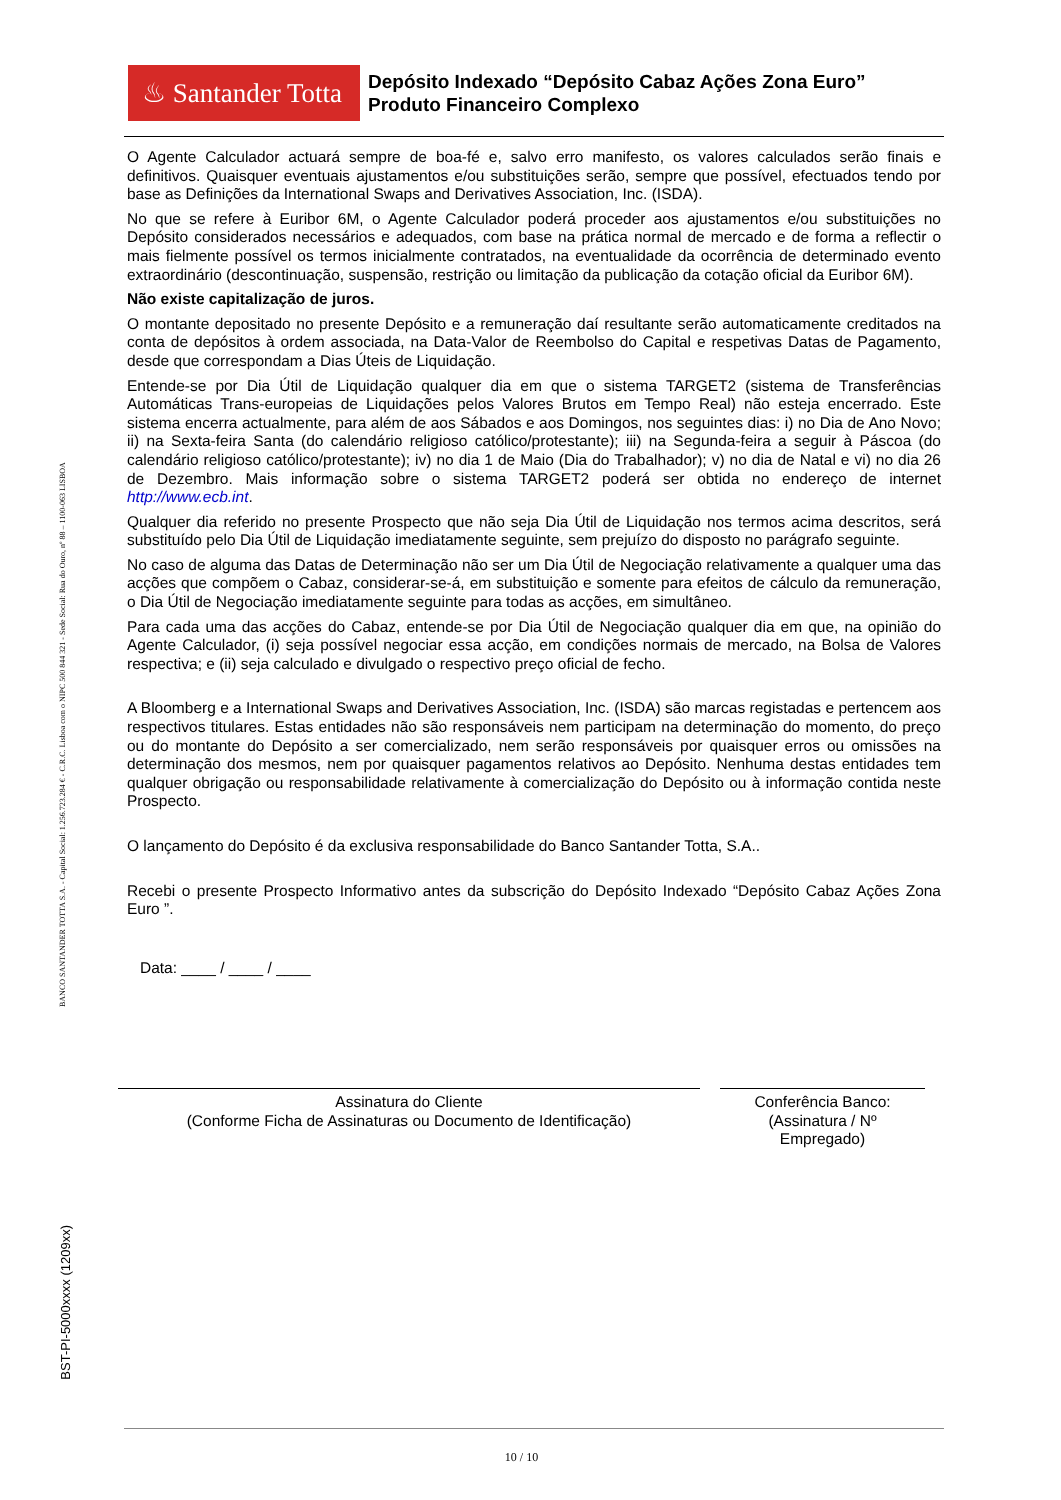♨ Santander Totta
Depósito Indexado “Depósito Cabaz Ações Zona Euro”
Produto Financeiro Complexo
BANCO SANTANDER TOTTA S.A. - Capital Social: 1.256.723.284 € - C.R.C. Lisboa com o NIPC 500 844 321 - Sede Social: Rua do Ouro, nº 88 – 1100-063 LISBOA
BST-PI-5000xxxx (1209xx)
O Agente Calculador actuará sempre de boa-fé e, salvo erro manifesto, os valores calculados serão finais e definitivos. Quaisquer eventuais ajustamentos e/ou substituições serão, sempre que possível, efectuados tendo por base as Definições da International Swaps and Derivatives Association, Inc. (ISDA).
No que se refere à Euribor 6M, o Agente Calculador poderá proceder aos ajustamentos e/ou substituições no Depósito considerados necessários e adequados, com base na prática normal de mercado e de forma a reflectir o mais fielmente possível os termos inicialmente contratados, na eventualidade da ocorrência de determinado evento extraordinário (descontinuação, suspensão, restrição ou limitação da publicação da cotação oficial da Euribor 6M).
Não existe capitalização de juros.
O montante depositado no presente Depósito e a remuneração daí resultante serão automaticamente creditados na conta de depósitos à ordem associada, na Data-Valor de Reembolso do Capital e respetivas Datas de Pagamento, desde que correspondam a Dias Úteis de Liquidação.
Entende-se por Dia Útil de Liquidação qualquer dia em que o sistema TARGET2 (sistema de Transferências Automáticas Trans-europeias de Liquidações pelos Valores Brutos em Tempo Real) não esteja encerrado. Este sistema encerra actualmente, para além de aos Sábados e aos Domingos, nos seguintes dias: i) no Dia de Ano Novo; ii) na Sexta-feira Santa (do calendário religioso católico/protestante); iii) na Segunda-feira a seguir à Páscoa (do calendário religioso católico/protestante); iv) no dia 1 de Maio (Dia do Trabalhador); v) no dia de Natal e vi) no dia 26 de Dezembro. Mais informação sobre o sistema TARGET2 poderá ser obtida no endereço de internet http://www.ecb.int.
Qualquer dia referido no presente Prospecto que não seja Dia Útil de Liquidação nos termos acima descritos, será substituído pelo Dia Útil de Liquidação imediatamente seguinte, sem prejuízo do disposto no parágrafo seguinte.
No caso de alguma das Datas de Determinação não ser um Dia Útil de Negociação relativamente a qualquer uma das acções que compõem o Cabaz, considerar-se-á, em substituição e somente para efeitos de cálculo da remuneração, o Dia Útil de Negociação imediatamente seguinte para todas as acções, em simultâneo.
Para cada uma das acções do Cabaz, entende-se por Dia Útil de Negociação qualquer dia em que, na opinião do Agente Calculador, (i) seja possível negociar essa acção, em condições normais de mercado, na Bolsa de Valores respectiva; e (ii) seja calculado e divulgado o respectivo preço oficial de fecho.
A Bloomberg e a International Swaps and Derivatives Association, Inc. (ISDA) são marcas registadas e pertencem aos respectivos titulares. Estas entidades não são responsáveis nem participam na determinação do momento, do preço ou do montante do Depósito a ser comercializado, nem serão responsáveis por quaisquer erros ou omissões na determinação dos mesmos, nem por quaisquer pagamentos relativos ao Depósito. Nenhuma destas entidades tem qualquer obrigação ou responsabilidade relativamente à comercialização do Depósito ou à informação contida neste Prospecto.
O lançamento do Depósito é da exclusiva responsabilidade do Banco Santander Totta, S.A..
Recebi o presente Prospecto Informativo antes da subscrição do Depósito Indexado “Depósito Cabaz Ações Zona Euro ”.
Data: ____ / ____ / ____
Assinatura do Cliente
(Conforme Ficha de Assinaturas ou Documento de Identificação)
Conferência Banco:
(Assinatura / Nº
Empregado)
10 / 10